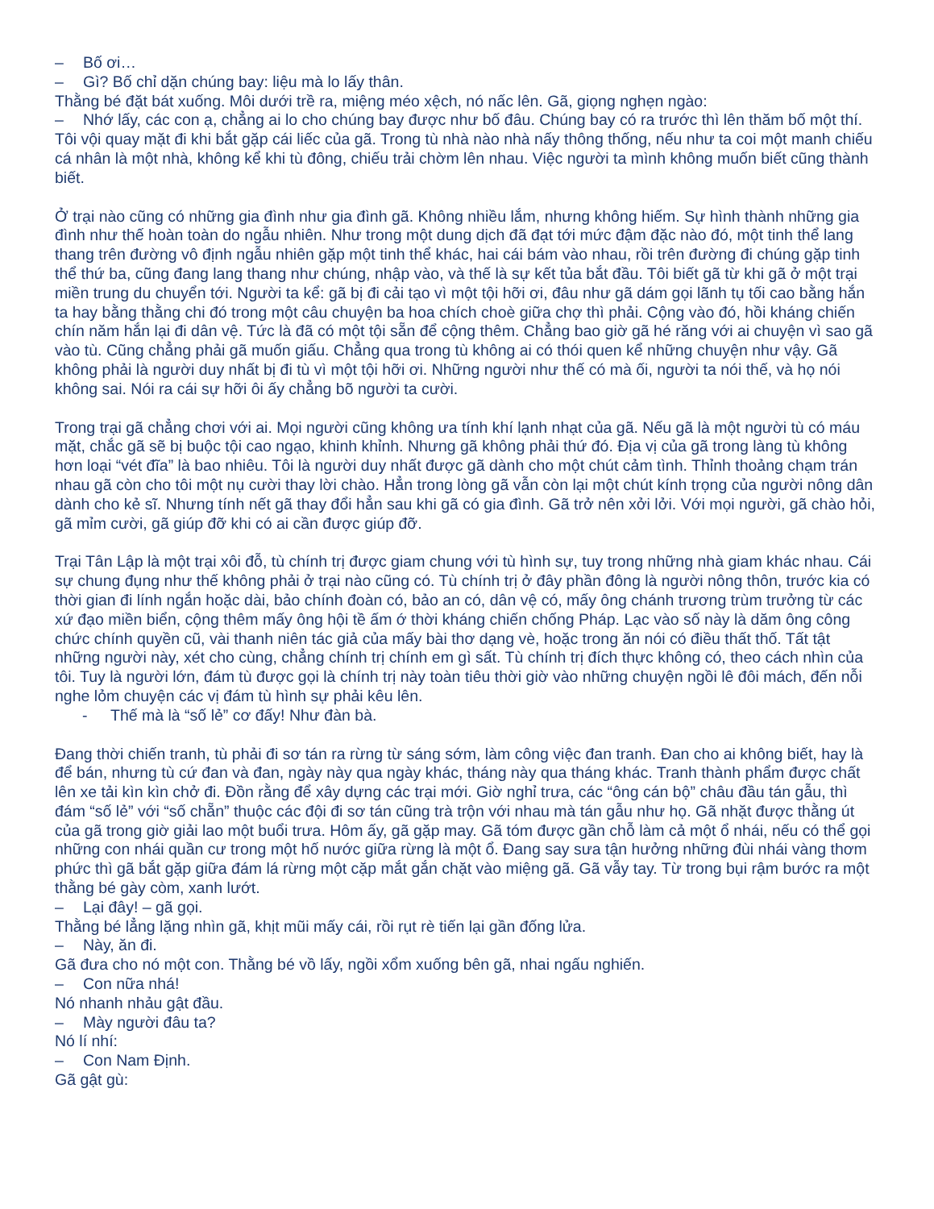– Bố ơi…
– Gì? Bố chỉ dặn chúng bay: liệu mà lo lấy thân.
Thằng bé đặt bát xuống. Môi dưới trề ra, miệng méo xệch, nó nấc lên. Gã, giọng nghẹn ngào:
– Nhớ lấy, các con ạ, chẳng ai lo cho chúng bay được như bố đâu. Chúng bay có ra trước thì lên thăm bố một thí.
Tôi vội quay mặt đi khi bắt gặp cái liếc của gã. Trong tù nhà nào nhà nấy thông thống, nếu như ta coi một manh chiếu cá nhân là một nhà, không kể khi tù đông, chiếu trải chờm lên nhau. Việc người ta mình không muốn biết cũng thành biết.
Ở trại nào cũng có những gia đình như gia đình gã. Không nhiều lắm, nhưng không hiếm. Sự hình thành những gia đình như thế hoàn toàn do ngẫu nhiên. Như trong một dung dịch đã đạt tới mức đậm đặc nào đó, một tinh thể lang thang trên đường vô định ngẫu nhiên gặp một tinh thể khác, hai cái bám vào nhau, rồi trên đường đi chúng gặp tinh thể thứ ba, cũng đang lang thang như chúng, nhập vào, và thế là sự kết tủa bắt đầu. Tôi biết gã từ khi gã ở một trại miền trung du chuyển tới. Người ta kể: gã bị đi cải tạo vì một tội hỡi ơi, đâu như gã dám gọi lãnh tụ tối cao bằng hắn ta hay bằng thằng chi đó trong một câu chuyện ba hoa chích choè giữa chợ thì phải. Cộng vào đó, hồi kháng chiến chín năm hắn lại đi dân vệ. Tức là đã có một tội sẵn để cộng thêm. Chẳng bao giờ gã hé răng với ai chuyện vì sao gã vào tù. Cũng chẳng phải gã muốn giấu. Chẳng qua trong tù không ai có thói quen kể những chuyện như vậy. Gã không phải là người duy nhất bị đi tù vì một tội hỡi ơi. Những người như thế có mà ối, người ta nói thế, và họ nói không sai. Nói ra cái sự hỡi ôi ấy chẳng bõ người ta cười.
Trong trại gã chẳng chơi với ai. Mọi người cũng không ưa tính khí lạnh nhạt của gã. Nếu gã là một người tù có máu mặt, chắc gã sẽ bị buộc tội cao ngạo, khinh khỉnh. Nhưng gã không phải thứ đó. Địa vị của gã trong làng tù không hơn loại “vét đĩa” là bao nhiêu. Tôi là người duy nhất được gã dành cho một chút cảm tình. Thỉnh thoảng chạm trán nhau gã còn cho tôi một nụ cười thay lời chào. Hẳn trong lòng gã vẫn còn lại một chút kính trọng của người nông dân dành cho kẻ sĩ. Nhưng tính nết gã thay đổi hẳn sau khi gã có gia đình. Gã trở nên xởi lởi. Với mọi người, gã chào hỏi, gã mỉm cười, gã giúp đỡ khi có ai cần được giúp đỡ.
Trại Tân Lập là một trại xôi đỗ, tù chính trị được giam chung với tù hình sự, tuy trong những nhà giam khác nhau. Cái sự chung đụng như thế không phải ở trại nào cũng có. Tù chính trị ở đây phần đông là người nông thôn, trước kia có thời gian đi lính ngắn hoặc dài, bảo chính đoàn có, bảo an có, dân vệ có, mấy ông chánh trương trùm trưởng từ các xứ đạo miền biển, cộng thêm mấy ông hội tề ấm ớ thời kháng chiến chống Pháp. Lạc vào số này là dăm ông công chức chính quyền cũ, vài thanh niên tác giả của mấy bài thơ dạng vè, hoặc trong ăn nói có điều thất thố. Tất tật những người này, xét cho cùng, chẳng chính trị chính em gì sất. Tù chính trị đích thực không có, theo cách nhìn của tôi. Tuy là người lớn, đám tù được gọi là chính trị này toàn tiêu thời giờ vào những chuyện ngồi lê đôi mách, đến nỗi nghe lỏm chuyện các vị đám tù hình sự phải kêu lên.
- Thế mà là “số lẻ” cơ đấy! Như đàn bà.
Đang thời chiến tranh, tù phải đi sơ tán ra rừng từ sáng sớm, làm công việc đan tranh. Đan cho ai không biết, hay là để bán, nhưng tù cứ đan và đan, ngày này qua ngày khác, tháng này qua tháng khác. Tranh thành phẩm được chất lên xe tải kìn kìn chở đi. Đồn rằng để xây dựng các trại mới. Giờ nghỉ trưa, các “ông cán bộ” châu đầu tán gẫu, thì đám “số lẻ” với “số chẵn” thuộc các đội đi sơ tán cũng trà trộn với nhau mà tán gẫu như họ. Gã nhặt được thằng út của gã trong giờ giải lao một buổi trưa. Hôm ấy, gã gặp may. Gã tóm được gần chỗ làm cả một ổ nhái, nếu có thể gọi những con nhái quần cư trong một hố nước giữa rừng là một ổ. Đang say sưa tận hưởng những đùi nhái vàng thơm phức thì gã bắt gặp giữa đám lá rừng một cặp mắt gắn chặt vào miệng gã. Gã vẫy tay. Từ trong bụi rậm bước ra một thằng bé gày còm, xanh lướt.
– Lại đây! – gã gọi.
Thằng bé lẳng lặng nhìn gã, khịt mũi mấy cái, rồi rụt rè tiến lại gần đống lửa.
– Này, ăn đi.
Gã đưa cho nó một con. Thằng bé vồ lấy, ngồi xổm xuống bên gã, nhai ngấu nghiến.
– Con nữa nhá!
Nó nhanh nhảu gật đầu.
– Mày người đâu ta?
Nó lí nhí:
– Con Nam Định.
Gã gật gù: